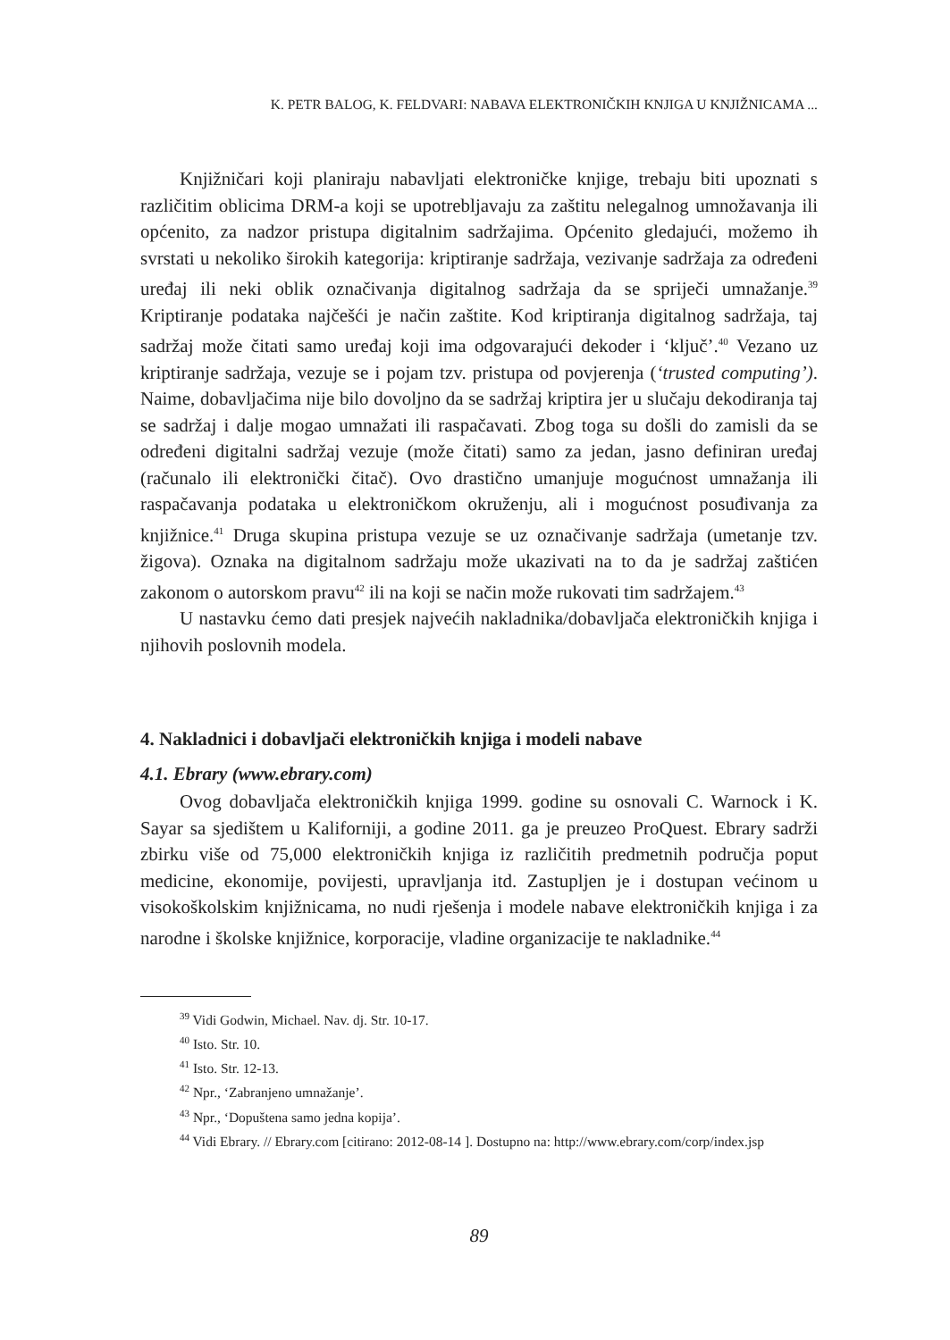K. PETR BALOG, K. FELDVARI: NABAVA ELEKTRONIČKIH KNJIGA U KNJIŽNICAMA ...
Knjižničari koji planiraju nabavljati elektroničke knjige, trebaju biti upoznati s različitim oblicima DRM-a koji se upotrebljavaju za zaštitu nelegalnog umnožavanja ili općenito, za nadzor pristupa digitalnim sadržajima. Općenito gledajući, možemo ih svrstati u nekoliko širokih kategorija: kriptiranje sadržaja, vezivanje sadržaja za određeni uređaj ili neki oblik označivanja digitalnog sadržaja da se spriječi umnažanje.<sup>39</sup> Kriptiranje podataka najčešći je način zaštite. Kod kriptiranja digitalnog sadržaja, taj sadržaj može čitati samo uređaj koji ima odgovarajući dekoder i ‘ključ’.<sup>40</sup> Vezano uz kriptiranje sadržaja, vezuje se i pojam tzv. pristupa od povjerenja (‘trusted computing’). Naime, dobavljačima nije bilo dovoljno da se sadržaj kriptira jer u slučaju dekodiranja taj se sadržaj i dalje mogao umnažati ili raspačavati. Zbog toga su došli do zamisli da se određeni digitalni sadržaj vezuje (može čitati) samo za jedan, jasno definiran uređaj (računalo ili elektronički čitač). Ovo drastično umanjuje mogućnost umnažanja ili raspačavanja podataka u elektroničkom okruženju, ali i mogućnost posuđivanja za knjižnice.<sup>41</sup> Druga skupina pristupa vezuje se uz označivanje sadržaja (umetanje tzv. žigova). Oznaka na digitalnom sadržaju može ukazivati na to da je sadržaj zaštićen zakonom o autorskom pravu<sup>42</sup> ili na koji se način može rukovati tim sadržajem.<sup>43</sup>
U nastavku ćemo dati presjek najvećih nakladnika/dobavljača elektroničkih knjiga i njihovih poslovnih modela.
4. Nakladnici i dobavljači elektroničkih knjiga i modeli nabave
4.1. Ebrary (www.ebrary.com)
Ovog dobavljača elektroničkih knjiga 1999. godine su osnovali C. Warnock i K. Sayar sa sjedištem u Kaliforniji, a godine 2011. ga je preuzeo ProQuest. Ebrary sadrži zbirku više od 75,000 elektroničkih knjiga iz različitih predmetnih područja poput medicine, ekonomije, povijesti, upravljanja itd. Zastupljen je i dostupan većinom u visokoškolskim knjižnicama, no nudi rješenja i modele nabave elektroničkih knjiga i za narodne i školske knjižnice, korporacije, vladine organizacije te nakladnike.<sup>44</sup>
<sup>39</sup> Vidi Godwin, Michael. Nav. dj. Str. 10-17.
<sup>40</sup> Isto. Str. 10.
<sup>41</sup> Isto. Str. 12-13.
<sup>42</sup> Npr., ‘Zabranjeno umnažanje’.
<sup>43</sup> Npr., ‘Dopuštena samo jedna kopija’.
<sup>44</sup> Vidi Ebrary. // Ebrary.com [citirano: 2012-08-14 ]. Dostupno na: http://www.ebrary.com/corp/index.jsp
89